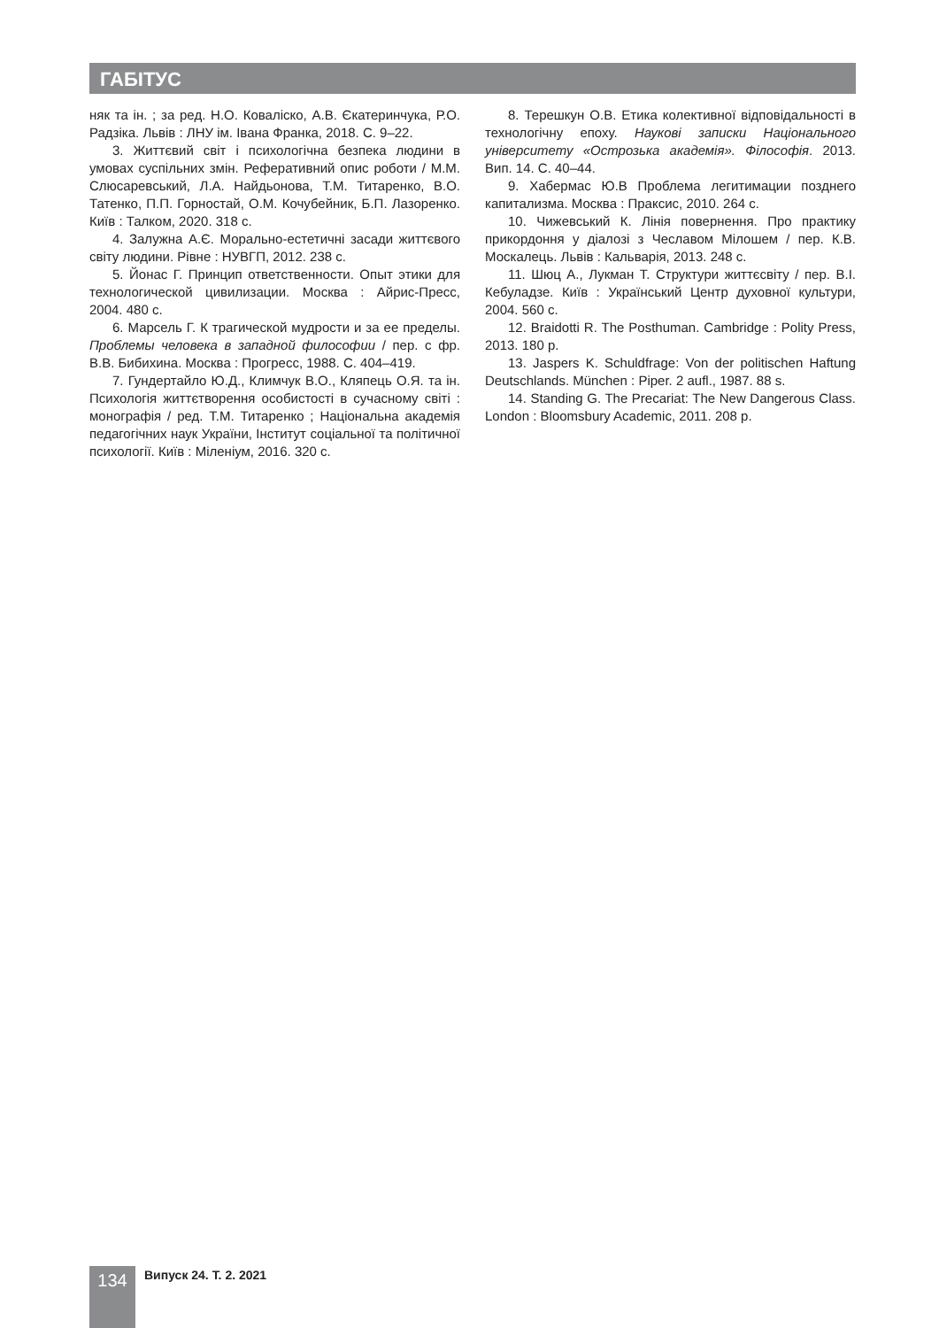ГАБІТУС
няк та ін. ; за ред. Н.О. Коваліско, А.В. Єкатеринчука, Р.О. Радзіка. Львів : ЛНУ ім. Івана Франка, 2018. С. 9–22.
3. Життєвий світ і психологічна безпека людини в умовах суспільних змін. Реферативний опис роботи / М.М. Слюсаревський, Л.А. Найдьонова, Т.М. Титаренко, В.О. Татенко, П.П. Горностай, О.М. Кочубейник, Б.П. Лазоренко. Київ : Талком, 2020. 318 с.
4. Залужна А.Є. Морально-естетичні засади життєвого світу людини. Рівне : НУВГП, 2012. 238 с.
5. Йонас Г. Принцип ответственности. Опыт этики для технологической цивилизации. Москва : Айрис-Пресс, 2004. 480 с.
6. Марсель Г. К трагической мудрости и за ее пределы. Проблемы человека в западной философии / пер. с фр. В.В. Бибихина. Москва : Прогресс, 1988. С. 404–419.
7. Гундертайло Ю.Д., Климчук В.О., Кляпець О.Я. та ін. Психологія життєтворення особистості в сучасному світі : монографія / ред. Т.М. Титаренко ; Національна академія педагогічних наук України, Інститут соціальної та політичної психології. Київ : Міленіум, 2016. 320 с.
8. Терешкун О.В. Етика колективної відповідальності в технологічну епоху. Наукові записки Національного університету «Острозька академія». Філософія. 2013. Вип. 14. С. 40–44.
9. Хабермас Ю.В Проблема легитимации позднего капитализма. Москва : Праксис, 2010. 264 с.
10. Чижевський К. Лінія повернення. Про практику прикордоння у діалозі з Чеславом Мілошем / пер. К.В. Москалець. Львів : Кальварія, 2013. 248 с.
11. Шюц А., Лукман Т. Структури життєсвіту / пер. В.І. Кебуладзе. Київ : Український Центр духовної культури, 2004. 560 с.
12. Braidotti R. The Posthuman. Cambridge : Polity Press, 2013. 180 p.
13. Jaspers K. Schuldfrage: Von der politischen Haftung Deutschlands. München : Piper. 2 aufl., 1987. 88 s.
14. Standing G. The Precariat: The New Dangerous Class. London : Bloomsbury Academic, 2011. 208 p.
134 Випуск 24. Т. 2. 2021